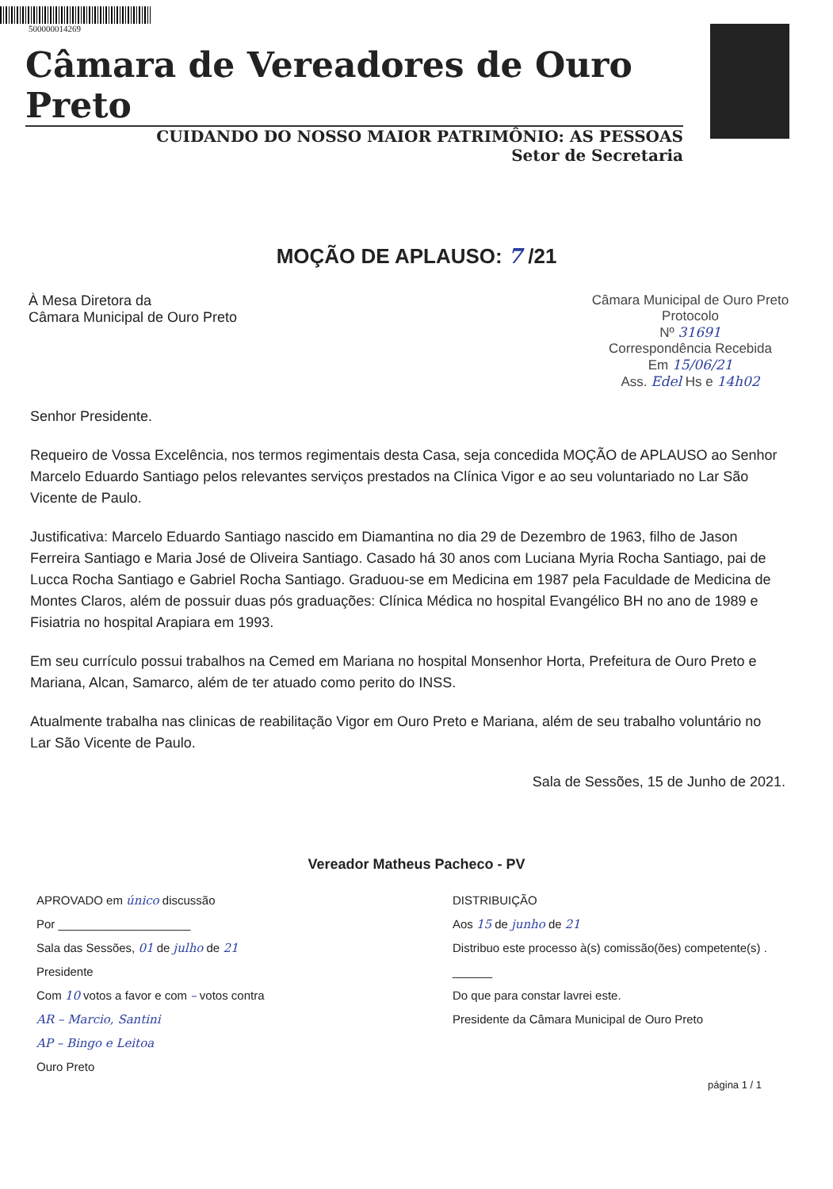500000014269
Câmara de Vereadores de Ouro Preto
CUIDANDO DO NOSSO MAIOR PATRIMÔNIO: AS PESSOAS
Setor de Secretaria
MOÇÃO DE APLAUSO: 7 /21
À Mesa Diretora da
Câmara Municipal de Ouro Preto
Câmara Municipal de Ouro Preto
Protocolo
Nº 31691
Correspondência Recebida
Em 15/06/21
Ass. Edel Hs e 14h02
Senhor Presidente.
Requeiro de Vossa Excelência, nos termos regimentais desta Casa, seja concedida MOÇÃO de APLAUSO ao Senhor Marcelo Eduardo Santiago pelos relevantes serviços prestados na Clínica Vigor e ao seu voluntariado no Lar São Vicente de Paulo.
Justificativa: Marcelo Eduardo Santiago nascido em Diamantina no dia 29 de Dezembro de 1963, filho de Jason Ferreira Santiago e Maria José de Oliveira Santiago. Casado há 30 anos com Luciana Myria Rocha Santiago, pai de Lucca Rocha Santiago e Gabriel Rocha Santiago. Graduou-se em Medicina em 1987 pela Faculdade de Medicina de Montes Claros, além de possuir duas pós graduações: Clínica Médica no hospital Evangélico BH no ano de 1989 e Fisiatria no hospital Arapiara em 1993.
Em seu currículo possui trabalhos na Cemed em Mariana no hospital Monsenhor Horta, Prefeitura de Ouro Preto e Mariana, Alcan, Samarco, além de ter atuado como perito do INSS.
Atualmente trabalha nas clinicas de reabilitação Vigor em Ouro Preto e Mariana, além de seu trabalho voluntário no Lar São Vicente de Paulo.
Sala de Sessões, 15 de Junho de 2021.
Vereador Matheus Pacheco - PV
APROVADO em único discussão
Por ____________________
Sala das Sessões, 01 de julho de 21
Presidente
Com 10 votos a favor e com – votos contra
AR – Marcio, Santini
AP – Bingo e Leitoa
Ouro Preto
DISTRIBUIÇÃO
Aos 15 de junho de 21
Distribuo este processo à(s) comissão(ões) competente(s) . ______
Do que para constar lavrei este.
Presidente da Câmara Municipal de Ouro Preto
página 1 / 1